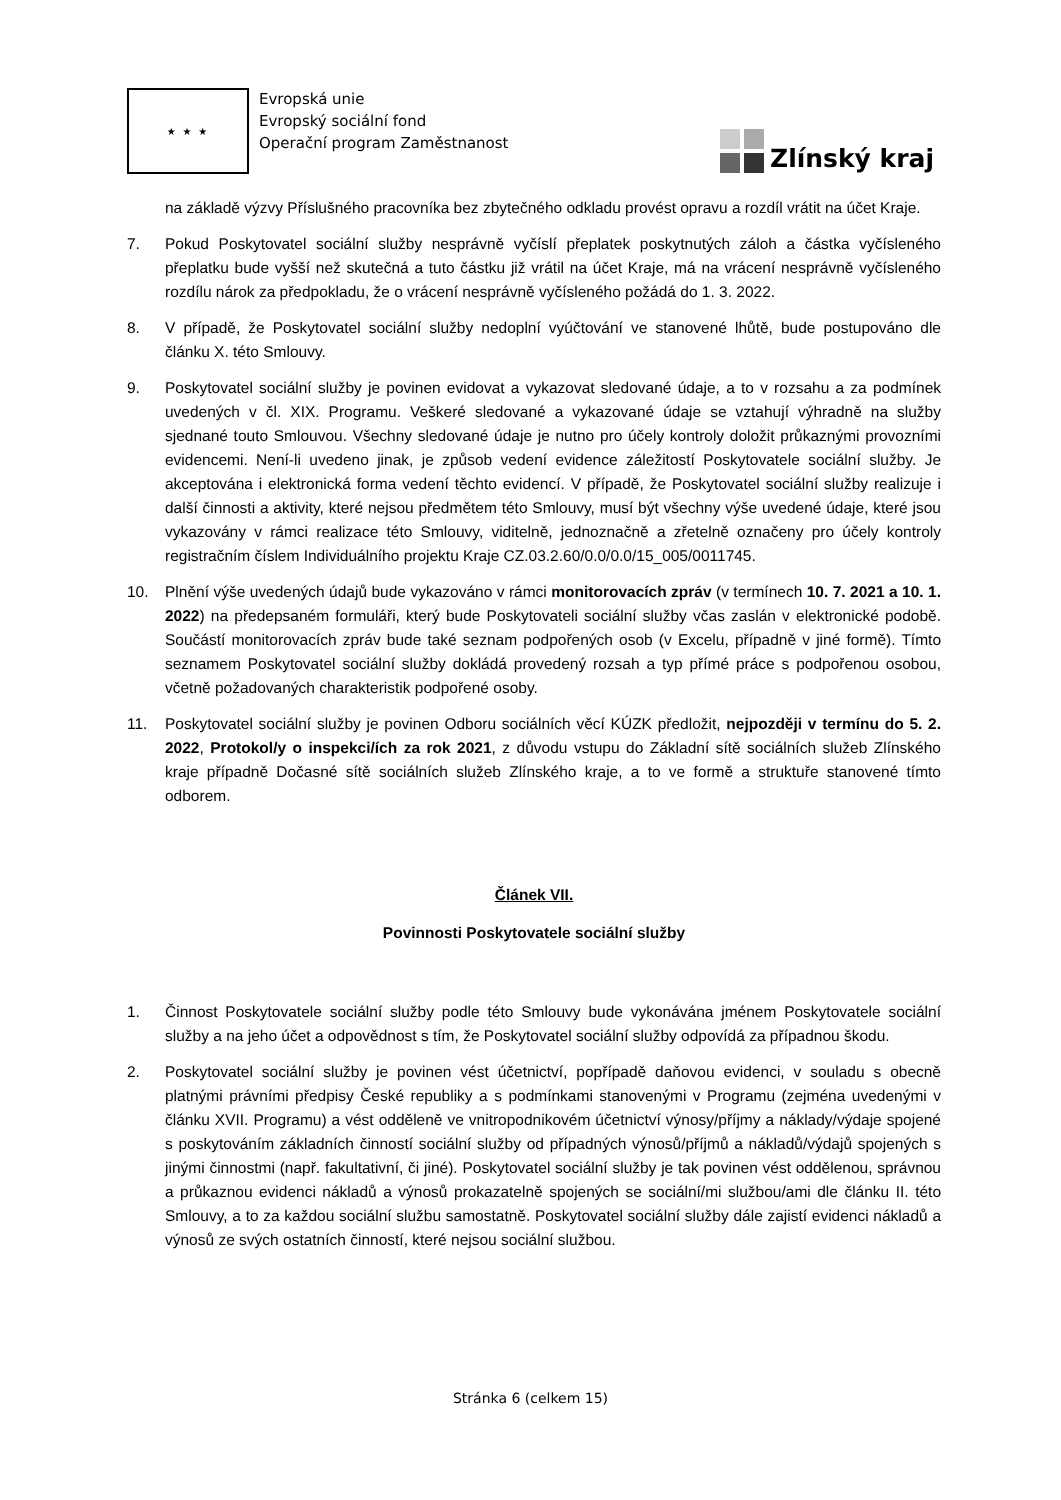★ ★ ★
Evropská unie
Evropský sociální fond
Operační program Zaměstnanost
Zlínský kraj
na základě výzvy Příslušného pracovníka bez zbytečného odkladu provést opravu a rozdíl vrátit na účet Kraje.
7. Pokud Poskytovatel sociální služby nesprávně vyčíslí přeplatek poskytnutých záloh a částka vyčísleného přeplatku bude vyšší než skutečná a tuto částku již vrátil na účet Kraje, má na vrácení nesprávně vyčísleného rozdílu nárok za předpokladu, že o vrácení nesprávně vyčísleného požádá do 1. 3. 2022.
8. V případě, že Poskytovatel sociální služby nedoplní vyúčtování ve stanovené lhůtě, bude postupováno dle článku X. této Smlouvy.
9. Poskytovatel sociální služby je povinen evidovat a vykazovat sledované údaje, a to v rozsahu a za podmínek uvedených v čl. XIX. Programu. Veškeré sledované a vykazované údaje se vztahují výhradně na služby sjednané touto Smlouvou. Všechny sledované údaje je nutno pro účely kontroly doložit průkaznými provozními evidencemi. Není-li uvedeno jinak, je způsob vedení evidence záležitostí Poskytovatele sociální služby. Je akceptována i elektronická forma vedení těchto evidencí. V případě, že Poskytovatel sociální služby realizuje i další činnosti a aktivity, které nejsou předmětem této Smlouvy, musí být všechny výše uvedené údaje, které jsou vykazovány v rámci realizace této Smlouvy, viditelně, jednoznačně a zřetelně označeny pro účely kontroly registračním číslem Individuálního projektu Kraje CZ.03.2.60/0.0/0.0/15_005/0011745.
10. Plnění výše uvedených údajů bude vykazováno v rámci monitorovacích zpráv (v termínech 10. 7. 2021 a 10. 1. 2022) na předepsaném formuláři, který bude Poskytovateli sociální služby včas zaslán v elektronické podobě. Součástí monitorovacích zpráv bude také seznam podpořených osob (v Excelu, případně v jiné formě). Tímto seznamem Poskytovatel sociální služby dokládá provedený rozsah a typ přímé práce s podpořenou osobou, včetně požadovaných charakteristik podpořené osoby.
11. Poskytovatel sociální služby je povinen Odboru sociálních věcí KÚZK předložit, nejpozději v termínu do 5. 2. 2022, Protokol/y o inspekci/ích za rok 2021, z důvodu vstupu do Základní sítě sociálních služeb Zlínského kraje případně Dočasné sítě sociálních služeb Zlínského kraje, a to ve formě a struktuře stanovené tímto odborem.
Článek VII.
Povinnosti Poskytovatele sociální služby
1. Činnost Poskytovatele sociální služby podle této Smlouvy bude vykonávána jménem Poskytovatele sociální služby a na jeho účet a odpovědnost s tím, že Poskytovatel sociální služby odpovídá za případnou škodu.
2. Poskytovatel sociální služby je povinen vést účetnictví, popřípadě daňovou evidenci, v souladu s obecně platnými právními předpisy České republiky a s podmínkami stanovenými v Programu (zejména uvedenými v článku XVII. Programu) a vést odděleně ve vnitropodnikovém účetnictví výnosy/příjmy a náklady/výdaje spojené s poskytováním základních činností sociální služby od případných výnosů/příjmů a nákladů/výdajů spojených s jinými činnostmi (např. fakultativní, či jiné). Poskytovatel sociální služby je tak povinen vést oddělenou, správnou a průkaznou evidenci nákladů a výnosů prokazatelně spojených se sociální/mi službou/ami dle článku II. této Smlouvy, a to za každou sociální službu samostatně. Poskytovatel sociální služby dále zajistí evidenci nákladů a výnosů ze svých ostatních činností, které nejsou sociální službou.
Stránka 6 (celkem 15)